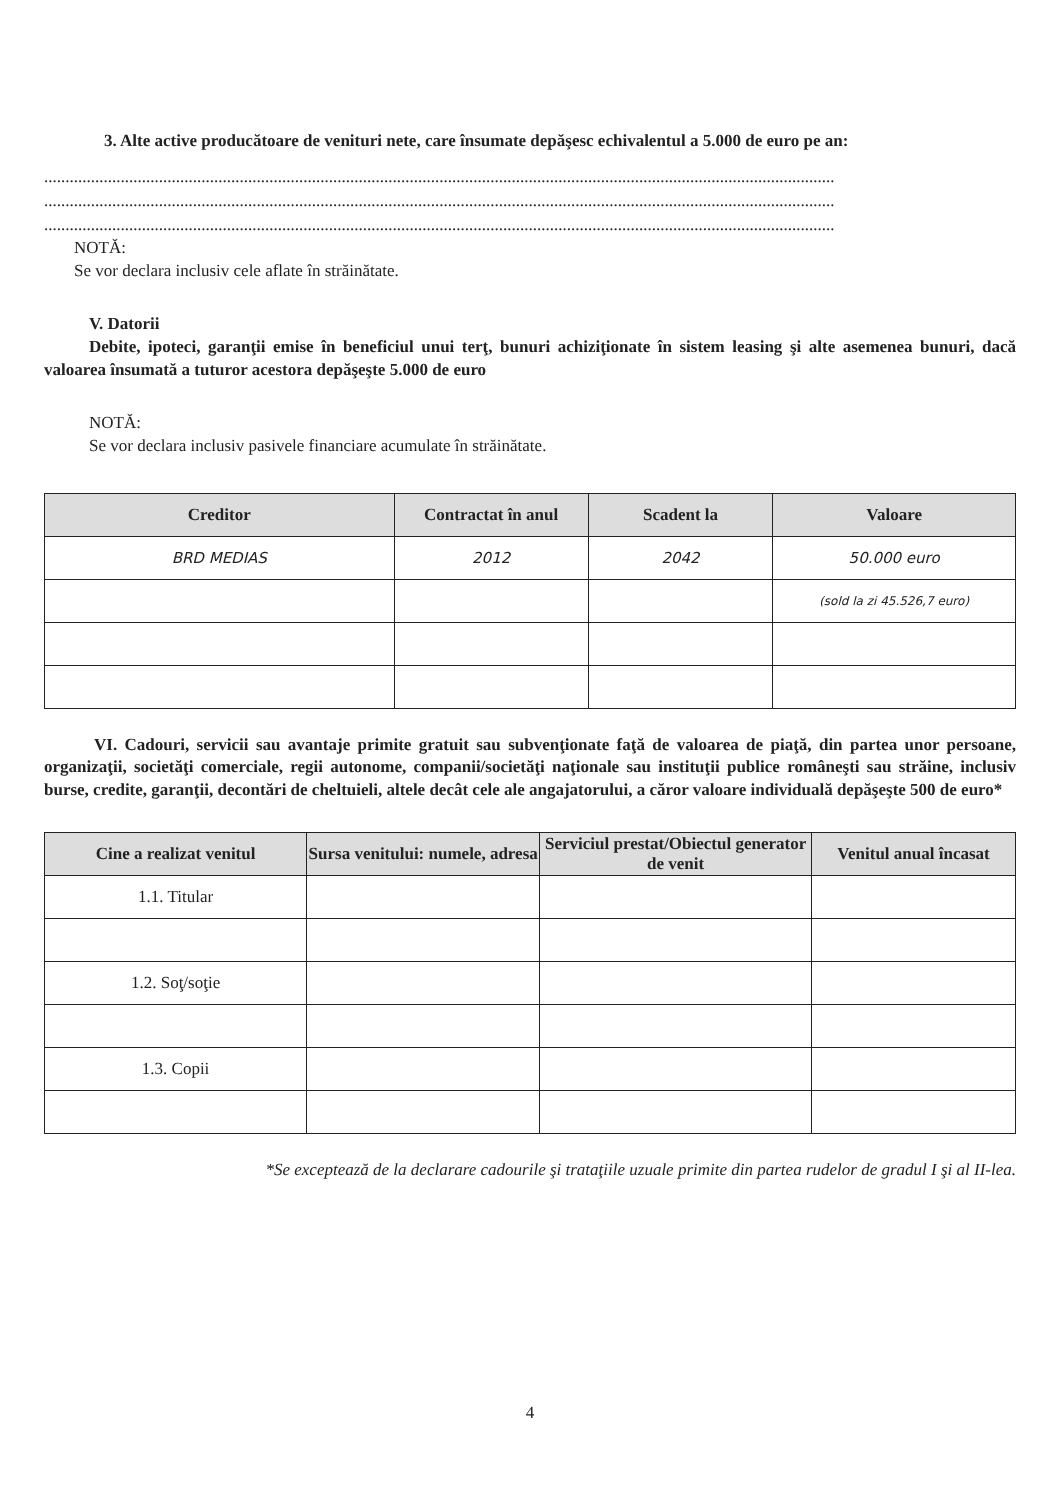3. Alte active producătoare de venituri nete, care însumate depăşesc echivalentul a 5.000 de euro pe an:
..........................................................................................................................................................................................
..........................................................................................................................................................................................
..........................................................................................................................................................................................
NOTĂ:
Se vor declara inclusiv cele aflate în străinătate.
V. Datorii
Debite, ipoteci, garanţii emise în beneficiul unui terţ, bunuri achiziţionate în sistem leasing şi alte asemenea bunuri, dacă valoarea însumată a tuturor acestora depăşeşte 5.000 de euro
NOTĂ:
Se vor declara inclusiv pasivele financiare acumulate în străinătate.
| Creditor | Contractat în anul | Scadent la | Valoare |
| --- | --- | --- | --- |
| BRD MEDIAS | 2012 | 2042 | 50.000 euro |
| | | | (sold la zi 45.526,7 euro) |
VI. Cadouri, servicii sau avantaje primite gratuit sau subvenţionate faţă de valoarea de piaţă, din partea unor persoane, organizaţii, societăţi comerciale, regii autonome, companii/societăţi naţionale sau instituţii publice româneşti sau străine, inclusiv burse, credite, garanţii, decontări de cheltuieli, altele decât cele ale angajatorului, a căror valoare individuală depăşeşte 500 de euro*
| Cine a realizat venitul | Sursa venitului: numele, adresa | Serviciul prestat/Obiectul generator de venit | Venitul anual încasat |
| --- | --- | --- | --- |
| 1.1. Titular | | | |
| 1.2. Soţ/soţie | | | |
| 1.3. Copii | | | |
*Se exceptează de la declarare cadourile şi trataţiile uzuale primite din partea rudelor de gradul I şi al II-lea.
4